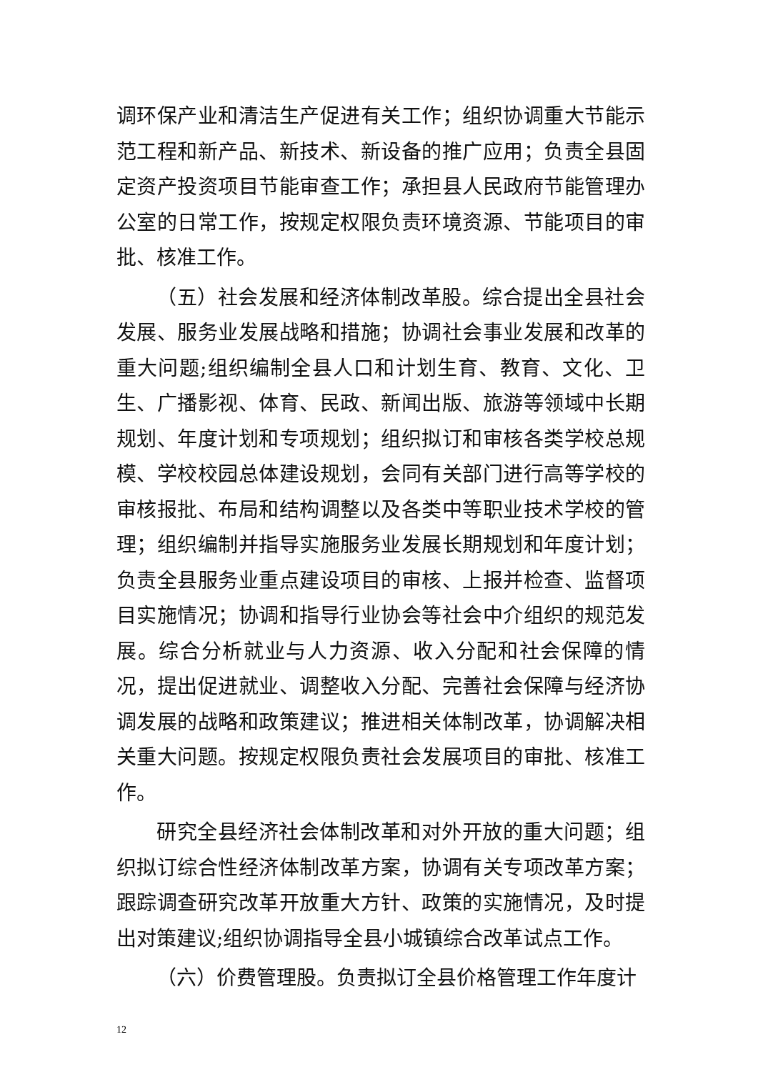调环保产业和清洁生产促进有关工作；组织协调重大节能示范工程和新产品、新技术、新设备的推广应用；负责全县固定资产投资项目节能审查工作；承担县人民政府节能管理办公室的日常工作，按规定权限负责环境资源、节能项目的审批、核准工作。
（五）社会发展和经济体制改革股。综合提出全县社会发展、服务业发展战略和措施；协调社会事业发展和改革的重大问题;组织编制全县人口和计划生育、教育、文化、卫生、广播影视、体育、民政、新闻出版、旅游等领域中长期规划、年度计划和专项规划；组织拟订和审核各类学校总规模、学校校园总体建设规划，会同有关部门进行高等学校的审核报批、布局和结构调整以及各类中等职业技术学校的管理；组织编制并指导实施服务业发展长期规划和年度计划；负责全县服务业重点建设项目的审核、上报并检查、监督项目实施情况；协调和指导行业协会等社会中介组织的规范发展。综合分析就业与人力资源、收入分配和社会保障的情况，提出促进就业、调整收入分配、完善社会保障与经济协调发展的战略和政策建议；推进相关体制改革，协调解决相关重大问题。按规定权限负责社会发展项目的审批、核准工作。
研究全县经济社会体制改革和对外开放的重大问题；组织拟订综合性经济体制改革方案，协调有关专项改革方案；跟踪调查研究改革开放重大方针、政策的实施情况，及时提出对策建议;组织协调指导全县小城镇综合改革试点工作。
（六）价费管理股。负责拟订全县价格管理工作年度计
12